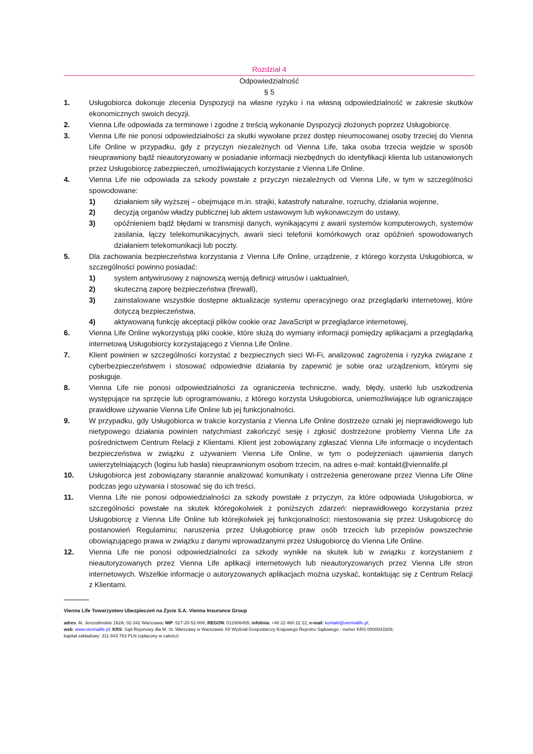Rozdział 4
Odpowiedzialność
§ 5
1. Usługobiorca dokonuje zlecenia Dyspozycji na własne ryzyko i na własną odpowiedzialność w zakresie skutków ekonomicznych swoich decyzji.
2. Vienna Life odpowiada za terminowe i zgodne z treścią wykonanie Dyspozycji złożonych poprzez Usługobiorcę.
3. Vienna Life nie ponosi odpowiedzialności za skutki wywołane przez dostęp nieumocowanej osoby trzeciej do Vienna Life Online w przypadku, gdy z przyczyn niezależnych od Vienna Life, taka osoba trzecia wejdzie w sposób nieuprawniony bądź nieautoryzowany w posiadanie informacji niezbędnych do identyfikacji klienta lub ustanowionych przez Usługobiorcę zabezpieczeń, umożliwiających korzystanie z Vienna Life Online.
4. Vienna Life nie odpowiada za szkody powstałe z przyczyn niezależnych od Vienna Life, w tym w szczególności spowodowane:
1) działaniem siły wyższej – obejmujące m.in. strajki, katastrofy naturalne, rozruchy, działania wojenne,
2) decyzją organów władzy publicznej lub aktem ustawowym lub wykonawczym do ustawy,
3) opóźnieniem bądź błędami w transmisji danych, wynikającymi z awarii systemów komputerowych, systemów zasilania, łączy telekomunikacyjnych, awarii sieci telefonii komórkowych oraz opóźnień spowodowanych działaniem telekomunikacji lub poczty.
5. Dla zachowania bezpieczeństwa korzystania z Vienna Life Online, urządzenie, z którego korzysta Usługobiorca, w szczególności powinno posiadać:
1) system antywirusowy z najnowszą wersją definicji wirusów i uaktualnień,
2) skuteczną zaporę bezpieczeństwa (firewall),
3) zainstalowane wszystkie dostępne aktualizacje systemu operacyjnego oraz przeglądarki internetowej, które dotyczą bezpieczeństwa,
4) aktywowaną funkcję akceptacji plików cookie oraz JavaScript w przeglądarce internetowej,
6. Vienna Life Online wykorzystują pliki cookie, które służą do wymiany informacji pomiędzy aplikacjami a przeglądarką internetową Usługobiorcy korzystającego z Vienna Life Online.
7. Klient powinien w szczególności korzystać z bezpiecznych sieci Wi-Fi, analizować zagrożenia i ryzyka związane z cyberbezpieczeństwem i stosować odpowiednie działania by zapewnić je sobie oraz urządzeniom, którymi się posługuje.
8. Vienna Life nie ponosi odpowiedzialności za ograniczenia techniczne, wady, błędy, usterki lub uszkodzenia występujące na sprzęcie lub oprogramowaniu, z którego korzysta Usługobiorca, uniemożliwiające lub ograniczające prawidłowe używanie Vienna Life Online lub jej funkcjonalności.
9. W przypadku, gdy Usługobiorca w trakcie korzystania z Vienna Life Online dostrzeże oznaki jej nieprawidłowego lub nietypowego działania powinien natychmiast zakończyć sesję i zgłosić dostrzeżone problemy Vienna Life za pośrednictwem Centrum Relacji z Klientami. Klient jest zobowiązany zgłaszać Vienna Life informacje o incydentach bezpieczeństwa w związku z używaniem Vienna Life Online, w tym o podejrzeniach ujawnienia danych uwierzytelniających (loginu lub hasła) nieuprawnionym osobom trzecim, na adres e-mail: kontakt@viennalife.pl
10. Usługobiorca jest zobowiązany starannie analizować komunikaty i ostrzeżenia generowane przez Vienna Life Oline podczas jego używania i stosować się do ich treści.
11. Vienna Life nie ponosi odpowiedzialności za szkody powstałe z przyczyn, za które odpowiada Usługobiorca, w szczególności powstałe na skutek któregokolwiek z poniższych zdarzeń: nieprawidłowego korzystania przez Usługobiorcę z Vienna Life Online lub którejkolwiek jej funkcjonalności; niestosowania się przez Usługobiorcę do postanowień Regulaminu; naruszenia przez Usługobiorcę praw osób trzecich lub przepisów powszechnie obowiązującego prawa w związku z danymi wprowadzanymi przez Usługobiorcę do Vienna Life Online.
12. Vienna Life nie ponosi odpowiedzialności za szkody wynikłe na skutek lub w związku z korzystaniem z nieautoryzowanych przez Vienna Life aplikacji internetowych lub nieautoryzowanych przez Vienna Life stron internetowych. Wszelkie informacje o autoryzowanych aplikacjach można uzyskać, kontaktując się z Centrum Relacji z Klientami.
Vienna Life Towarzystwo Ubezpieczeń na Życie S.A. Vienna Insurance Group
adres: Al. Jerozolimskie 162A; 02-342 Warszawa; NIP: 527-20-52-806; REGON: 012806455; infolinia: +48 22 460 22 22; e-mail: kontakt@viennalife.pl;
web: www.viennalife.pl; KRS: Sąd Rejonowy dla M. St. Warszawy w Warszawie XII Wydział Gospodarczy Krajowego Rejestru Sądowego - numer KRS 0000043309;
kapitał zakładowy: 311 843 763 PLN (opłacony w całości)